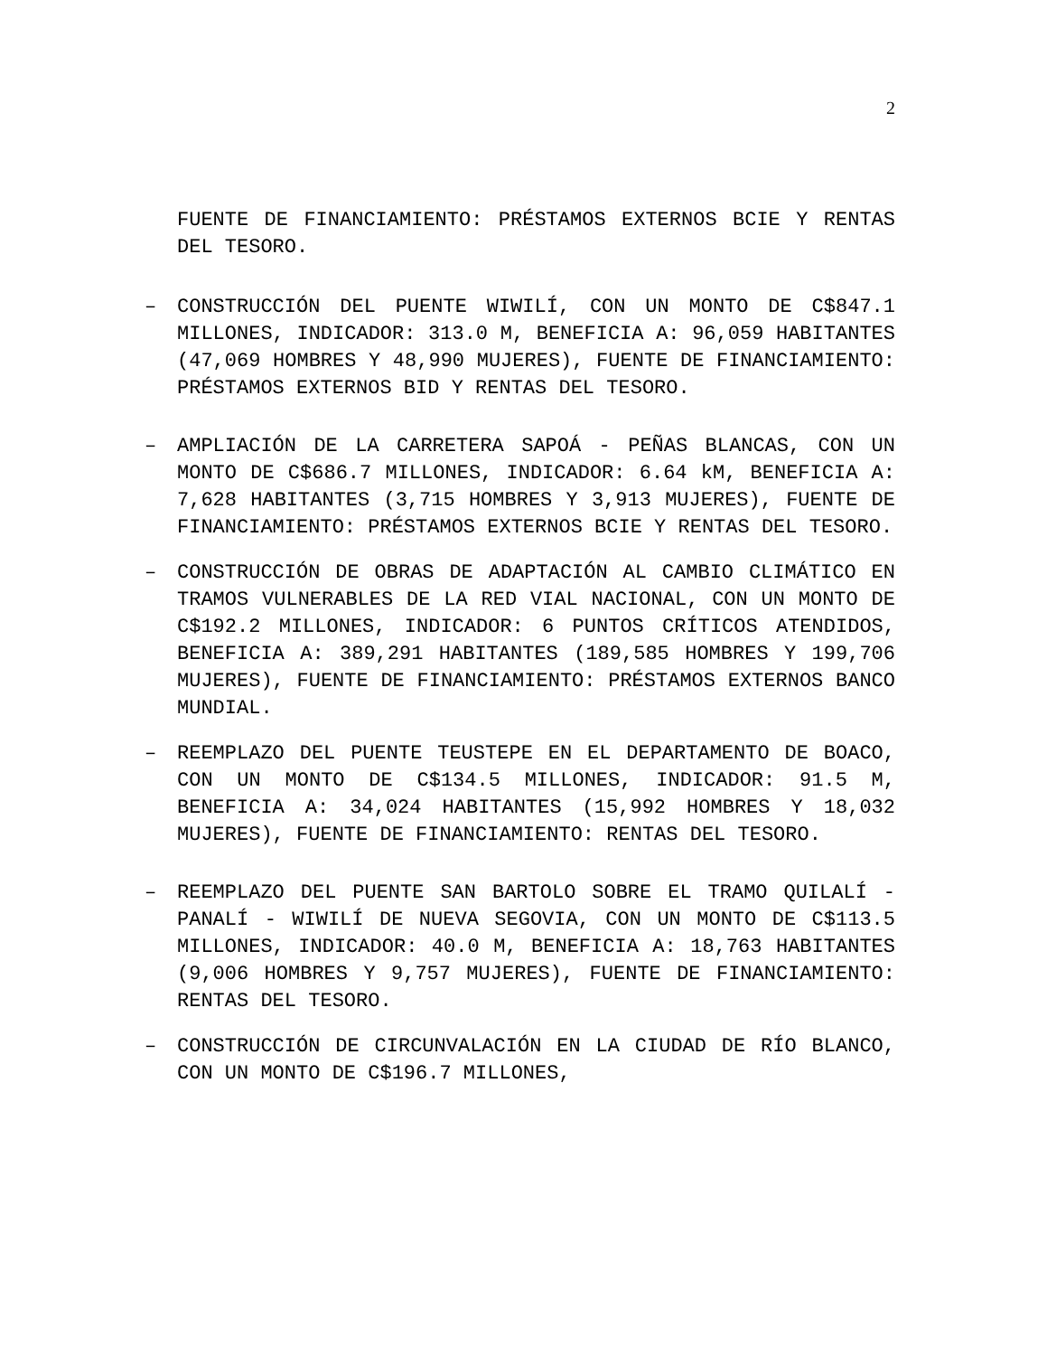2
FUENTE DE FINANCIAMIENTO: PRÉSTAMOS EXTERNOS BCIE Y RENTAS DEL TESORO.
– CONSTRUCCIÓN DEL PUENTE WIWILÍ, CON UN MONTO DE C$847.1 MILLONES, INDICADOR: 313.0 M, BENEFICIA A: 96,059 HABITANTES (47,069 HOMBRES Y 48,990 MUJERES), FUENTE DE FINANCIAMIENTO: PRÉSTAMOS EXTERNOS BID Y RENTAS DEL TESORO.
– AMPLIACIÓN DE LA CARRETERA SAPOÁ - PEÑAS BLANCAS, CON UN MONTO DE C$686.7 MILLONES, INDICADOR: 6.64 kM, BENEFICIA A: 7,628 HABITANTES (3,715 HOMBRES Y 3,913 MUJERES), FUENTE DE FINANCIAMIENTO: PRÉSTAMOS EXTERNOS BCIE Y RENTAS DEL TESORO.
– CONSTRUCCIÓN DE OBRAS DE ADAPTACIÓN AL CAMBIO CLIMÁTICO EN TRAMOS VULNERABLES DE LA RED VIAL NACIONAL, CON UN MONTO DE C$192.2 MILLONES, INDICADOR: 6 PUNTOS CRÍTICOS ATENDIDOS, BENEFICIA A: 389,291 HABITANTES (189,585 HOMBRES Y 199,706 MUJERES), FUENTE DE FINANCIAMIENTO: PRÉSTAMOS EXTERNOS BANCO MUNDIAL.
– REEMPLAZO DEL PUENTE TEUSTEPE EN EL DEPARTAMENTO DE BOACO, CON UN MONTO DE C$134.5 MILLONES, INDICADOR: 91.5 M, BENEFICIA A: 34,024 HABITANTES (15,992 HOMBRES Y 18,032 MUJERES), FUENTE DE FINANCIAMIENTO: RENTAS DEL TESORO.
– REEMPLAZO DEL PUENTE SAN BARTOLO SOBRE EL TRAMO QUILALÍ - PANALÍ - WIWILÍ DE NUEVA SEGOVIA, CON UN MONTO DE C$113.5 MILLONES, INDICADOR: 40.0 M, BENEFICIA A: 18,763 HABITANTES (9,006 HOMBRES Y 9,757 MUJERES), FUENTE DE FINANCIAMIENTO: RENTAS DEL TESORO.
– CONSTRUCCIÓN DE CIRCUNVALACIÓN EN LA CIUDAD DE RÍO BLANCO, CON UN MONTO DE C$196.7 MILLONES,